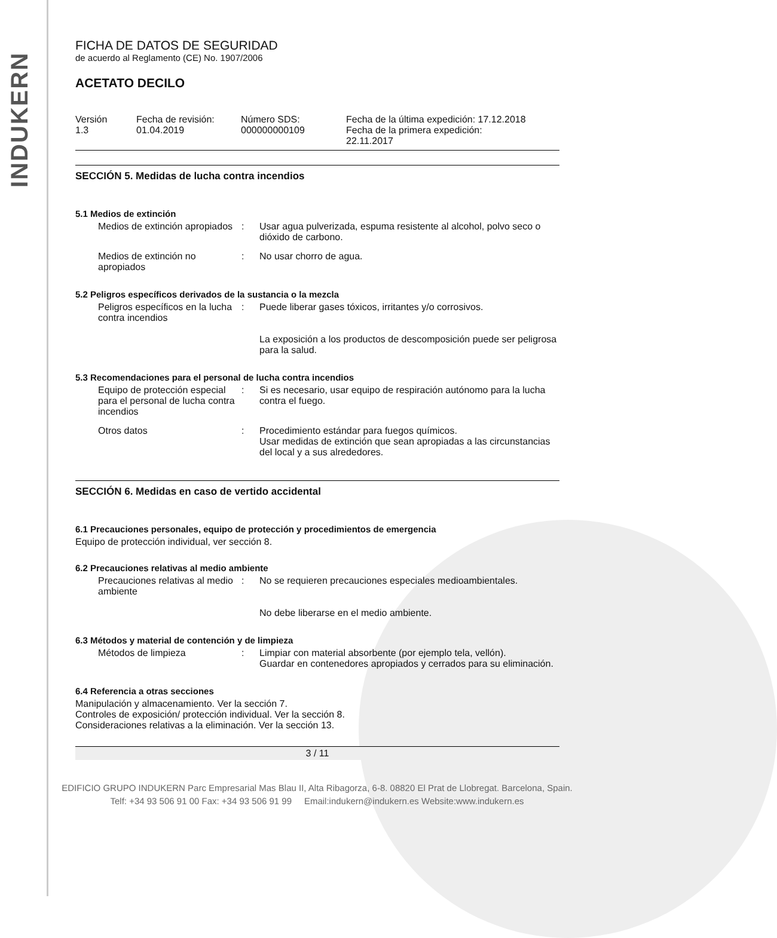INDUKERN
FICHA DE DATOS DE SEGURIDAD
de acuerdo al Reglamento (CE) No. 1907/2006
ACETATO DECILO
| Versión 1.3 | Fecha de revisión: 01.04.2019 | Número SDS: 000000000109 | Fecha de la última expedición: 17.12.2018 Fecha de la primera expedición: 22.11.2017 |
SECCIÓN 5. Medidas de lucha contra incendios
5.1 Medios de extinción
| Medios de extinción apropiados | : | Usar agua pulverizada, espuma resistente al alcohol, polvo seco o dióxido de carbono. |
| Medios de extinción no apropiados | : | No usar chorro de agua. |
5.2 Peligros específicos derivados de la sustancia o la mezcla
| Peligros específicos en la lucha contra incendios | : | Puede liberar gases tóxicos, irritantes y/o corrosivos. La exposición a los productos de descomposición puede ser peligrosa para la salud. |
5.3 Recomendaciones para el personal de lucha contra incendios
| Equipo de protección especial para el personal de lucha contra incendios | : | Si es necesario, usar equipo de respiración autónomo para la lucha contra el fuego. |
| Otros datos | : | Procedimiento estándar para fuegos químicos. Usar medidas de extinción que sean apropiadas a las circunstancias del local y a sus alrededores. |
SECCIÓN 6. Medidas en caso de vertido accidental
6.1 Precauciones personales, equipo de protección y procedimientos de emergencia
Equipo de protección individual, ver sección 8.
6.2 Precauciones relativas al medio ambiente
| Precauciones relativas al medio ambiente | : | No se requieren precauciones especiales medioambientales. No debe liberarse en el medio ambiente. |
6.3 Métodos y material de contención y de limpieza
| Métodos de limpieza | : | Limpiar con material absorbente (por ejemplo tela, vellón). Guardar en contenedores apropiados y cerrados para su eliminación. |
6.4 Referencia a otras secciones
Manipulación y almacenamiento. Ver la sección 7.
Controles de exposición/ protección individual. Ver la sección 8.
Consideraciones relativas a la eliminación. Ver la sección 13.
3 / 11
EDIFICIO GRUPO INDUKERN Parc Empresarial Mas Blau II, Alta Ribagorza, 6-8. 08820 El Prat de Llobregat. Barcelona, Spain.
Telf: +34 93 506 91 00 Fax: +34 93 506 91 99 Email:indukern@indukern.es Website:www.indukern.es